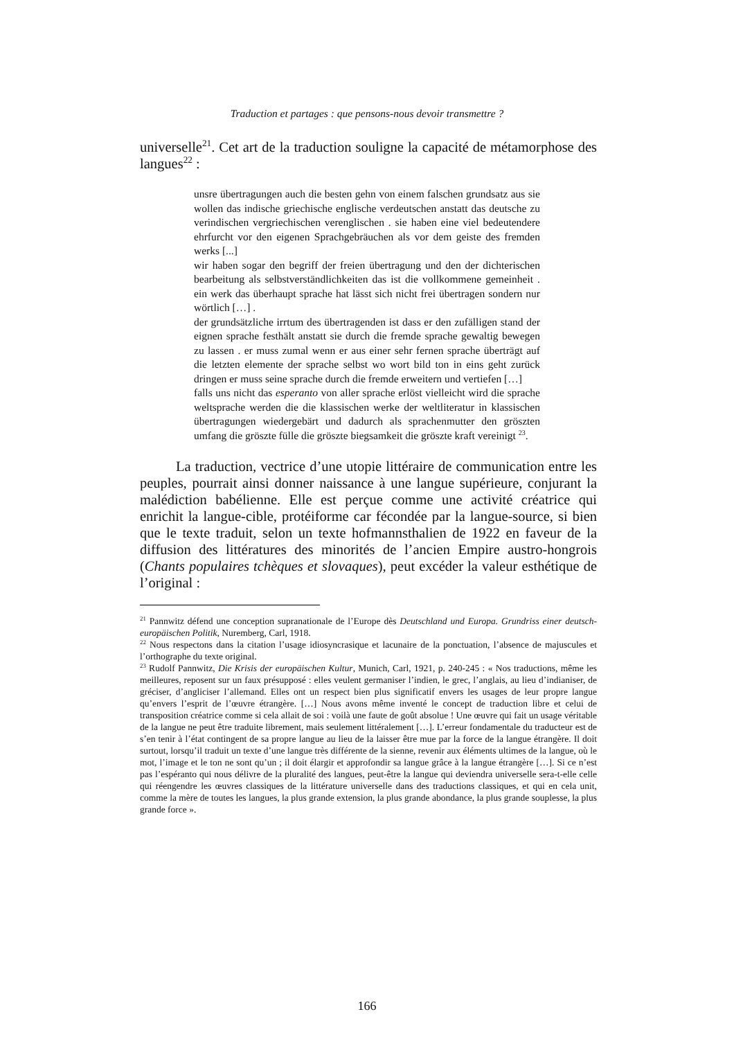Traduction et partages : que pensons-nous devoir transmettre ?
universelle<sup>21</sup>. Cet art de la traduction souligne la capacité de métamorphose des langues<sup>22</sup> :
unsre übertragungen auch die besten gehn von einem falschen grundsatz aus sie wollen das indische griechische englische verdeutschen anstatt das deutsche zu verindischen vergriechischen verenglischen . sie haben eine viel bedeutendere ehrfurcht vor den eigenen Sprachgebräuchen als vor dem geiste des fremden werks [...]
wir haben sogar den begriff der freien übertragung und den der dichterischen bearbeitung als selbstverständlichkeiten das ist die vollkommene gemeinheit . ein werk das überhaupt sprache hat lässt sich nicht frei übertragen sondern nur wörtlich […] .
der grundsätzliche irrtum des übertragenden ist dass er den zufälligen stand der eignen sprache festhält anstatt sie durch die fremde sprache gewaltig bewegen zu lassen . er muss zumal wenn er aus einer sehr fernen sprache überträgt auf die letzten elemente der sprache selbst wo wort bild ton in eins geht zurück dringen er muss seine sprache durch die fremde erweitern und vertiefen […]
falls uns nicht das esperanto von aller sprache erlöst vielleicht wird die sprache weltsprache werden die die klassischen werke der weltliteratur in klassischen übertragungen wiedergebärt und dadurch als sprachenmutter den gröszten umfang die gröszte fülle die gröszte biegsamkeit die gröszte kraft vereinigt <sup>23</sup>.
La traduction, vectrice d’une utopie littéraire de communication entre les peuples, pourrait ainsi donner naissance à une langue supérieure, conjurant la malédiction babélienne. Elle est perçue comme une activité créatrice qui enrichit la langue-cible, protéiforme car fécondée par la langue-source, si bien que le texte traduit, selon un texte hofmannsthalien de 1922 en faveur de la diffusion des littératures des minorités de l’ancien Empire austro-hongrois (Chants populaires tchèques et slovaques), peut excéder la valeur esthétique de l’original :
<sup>21</sup> Pannwitz défend une conception supranationale de l’Europe dès Deutschland und Europa. Grundriss einer deutsch-europäischen Politik, Nuremberg, Carl, 1918.
<sup>22</sup> Nous respectons dans la citation l’usage idiosyncrasique et lacunaire de la ponctuation, l’absence de majuscules et l’orthographe du texte original.
<sup>23</sup> Rudolf Pannwitz, Die Krisis der europäischen Kultur, Munich, Carl, 1921, p. 240-245 : « Nos traductions, même les meilleures, reposent sur un faux présupposé : elles veulent germaniser l’indien, le grec, l’anglais, au lieu d’indianiser, de gréciser, d’angliciser l’allemand. Elles ont un respect bien plus significatif envers les usages de leur propre langue qu’envers l’esprit de l’œuvre étrangère. […] Nous avons même inventé le concept de traduction libre et celui de transposition créatrice comme si cela allait de soi : voilà une faute de goût absolue ! Une œuvre qui fait un usage véritable de la langue ne peut être traduite librement, mais seulement littéralement […]. L’erreur fondamentale du traducteur est de s’en tenir à l’état contingent de sa propre langue au lieu de la laisser être mue par la force de la langue étrangère. Il doit surtout, lorsqu’il traduit un texte d’une langue très différente de la sienne, revenir aux éléments ultimes de la langue, où le mot, l’image et le ton ne sont qu’un ; il doit élargir et approfondir sa langue grâce à la langue étrangère […]. Si ce n’est pas l’espéranto qui nous délivre de la pluralité des langues, peut-être la langue qui deviendra universelle sera-t-elle celle qui réengendre les œuvres classiques de la littérature universelle dans des traductions classiques, et qui en cela unit, comme la mère de toutes les langues, la plus grande extension, la plus grande abondance, la plus grande souplesse, la plus grande force ».
166